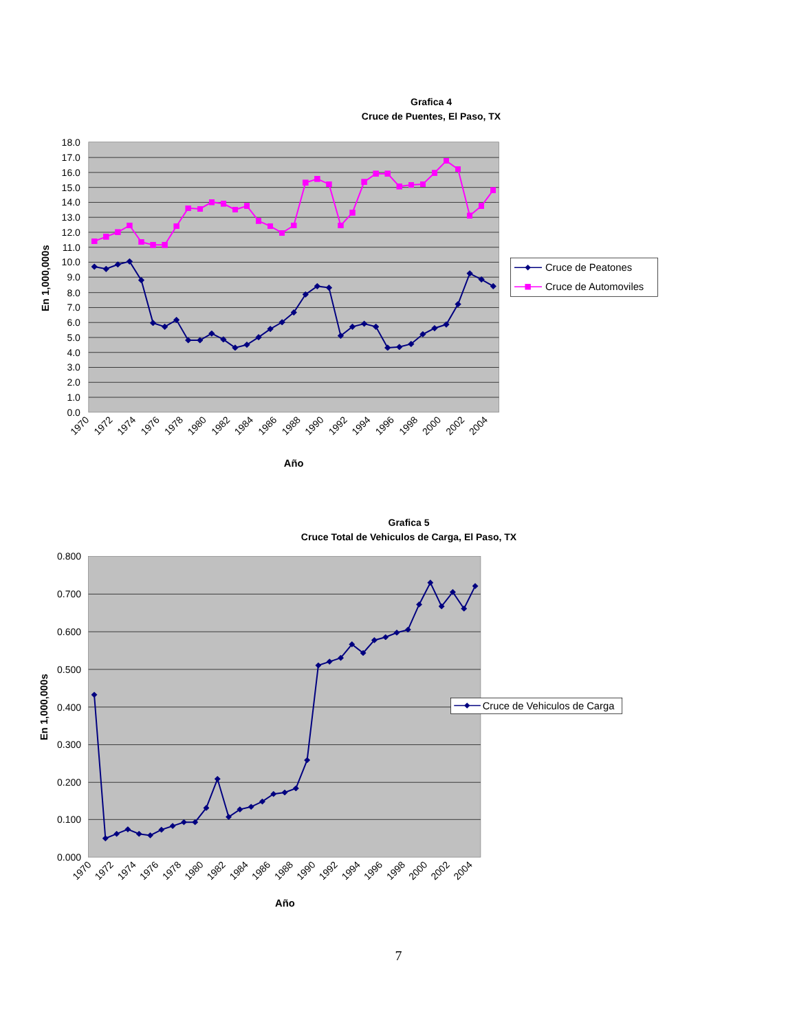Grafica 4
Cruce de Puentes, El Paso, TX
18.0
17.0
16.0
15.0
14.0
13.0
12.0
11.0
10.0
9.0
8.0
7.0
6.0
5.0
4.0
3.0
2.0
1.0
0.0
1970
1972
1974
1976
1978
1980
1982
1984
1986
1988
1990
1992
1994
1996
1998
2000
2002
2004
Año
En 1,000,000s
Cruce de Peatones
Cruce de Automoviles
Grafica 5
Cruce Total de Vehiculos de Carga, El Paso, TX
0.800
0.700
0.600
0.500
0.400
0.300
0.200
0.100
0.000
1970
1972
1974
1976
1978
1980
1982
1984
1986
1988
1990
1992
1994
1996
1998
2000
2002
2004
Año
En 1,000,000s
Cruce de Vehiculos de Carga
7